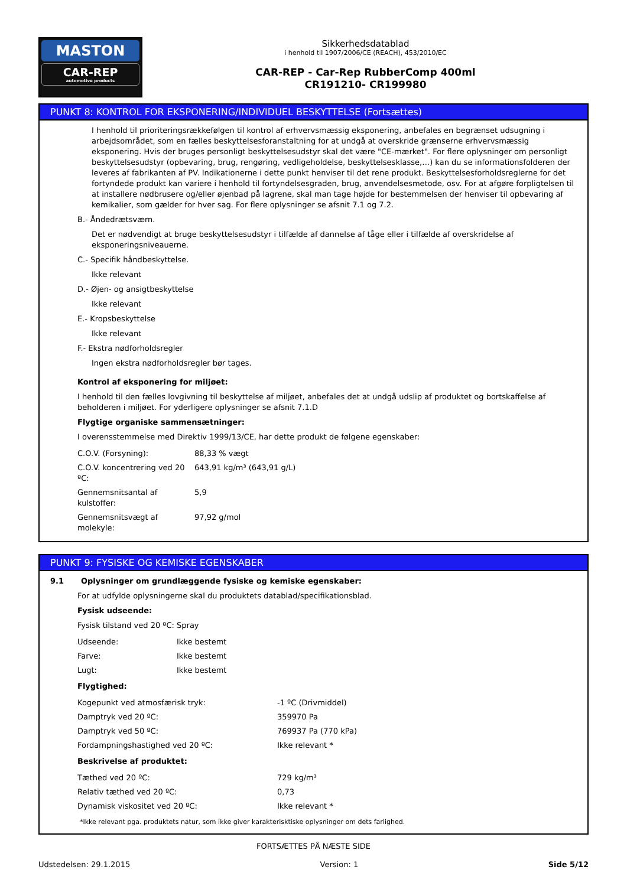MASTON
CAR-REP
automotive products
Sikkerhedsdatablad
i henhold til 1907/2006/CE (REACH), 453/2010/EC
CAR-REP - Car-Rep RubberComp 400ml
CR191210- CR199980
PUNKT 8: KONTROL FOR EKSPONERING/INDIVIDUEL BESKYTTELSE (Fortsættes)
I henhold til prioriteringsrækkefølgen til kontrol af erhvervsmæssig eksponering, anbefales en begrænset udsugning i arbejdsområdet, som en fælles beskyttelsesforanstaltning for at undgå at overskride grænserne erhvervsmæssig eksponering. Hvis der bruges personligt beskyttelsesudstyr skal det være "CE-mærket". For flere oplysninger om personligt beskyttelsesudstyr (opbevaring, brug, rengøring, vedligeholdelse, beskyttelsesklasse,…) kan du se informationsfolderen der leveres af fabrikanten af PV. Indikationerne i dette punkt henviser til det rene produkt. Beskyttelsesforholdsreglerne for det fortyndede produkt kan variere i henhold til fortyndelsesgraden, brug, anvendelsesmetode, osv. For at afgøre forpligtelsen til at installere nødbrusere og/eller øjenbad på lagrene, skal man tage højde for bestemmelsen der henviser til opbevaring af kemikalier, som gælder for hver sag. For flere oplysninger se afsnit 7.1 og 7.2.
B.- Åndedrætsværn.
Det er nødvendigt at bruge beskyttelsesudstyr i tilfælde af dannelse af tåge eller i tilfælde af overskridelse af eksponeringsniveauerne.
C.- Specifik håndbeskyttelse.
Ikke relevant
D.- Øjen- og ansigtbeskyttelse
Ikke relevant
E.- Kropsbeskyttelse
Ikke relevant
F.- Ekstra nødforholdsregler
Ingen ekstra nødforholdsregler bør tages.
Kontrol af eksponering for miljøet:
I henhold til den fælles lovgivning til beskyttelse af miljøet, anbefales det at undgå udslip af produktet og bortskaffelse af beholderen i miljøet. For yderligere oplysninger se afsnit 7.1.D
Flygtige organiske sammensætninger:
I overensstemmelse med Direktiv 1999/13/CE, har dette produkt de følgene egenskaber:
| C.O.V. (Forsyning): | 88,33 % vægt |
| C.O.V. koncentrering ved 20 ºC: | 643,91 kg/m³ (643,91 g/L) |
| Gennemsnitsantal af kulstoffer: | 5,9 |
| Gennemsnitsvægt af molekyle: | 97,92 g/mol |
PUNKT 9: FYSISKE OG KEMISKE EGENSKABER
9.1 Oplysninger om grundlæggende fysiske og kemiske egenskaber:
For at udfylde oplysningerne skal du produktets datablad/specifikationsblad.
Fysisk udseende:
Fysisk tilstand ved 20 ºC: Spray
| Udseende: | Ikke bestemt |
| Farve: | Ikke bestemt |
| Lugt: | Ikke bestemt |
Flygtighed:
| Kogepunkt ved atmosfærisk tryk: | -1 ºC (Drivmiddel) |
| Damptryk ved 20 ºC: | 359970 Pa |
| Damptryk ved 50 ºC: | 769937 Pa (770 kPa) |
| Fordampningshastighed ved 20 ºC: | Ikke relevant * |
Beskrivelse af produktet:
| Tæthed ved 20 ºC: | 729 kg/m³ |
| Relativ tæthed ved 20 ºC: | 0,73 |
| Dynamisk viskositet ved 20 ºC: | Ikke relevant * |
*Ikke relevant pga. produktets natur, som ikke giver karakterisktiske oplysninger om dets farlighed.
FORTSÆTTES PÅ NÆSTE SIDE
Udstedelsen: 29.1.2015 Version: 1 Side 5/12